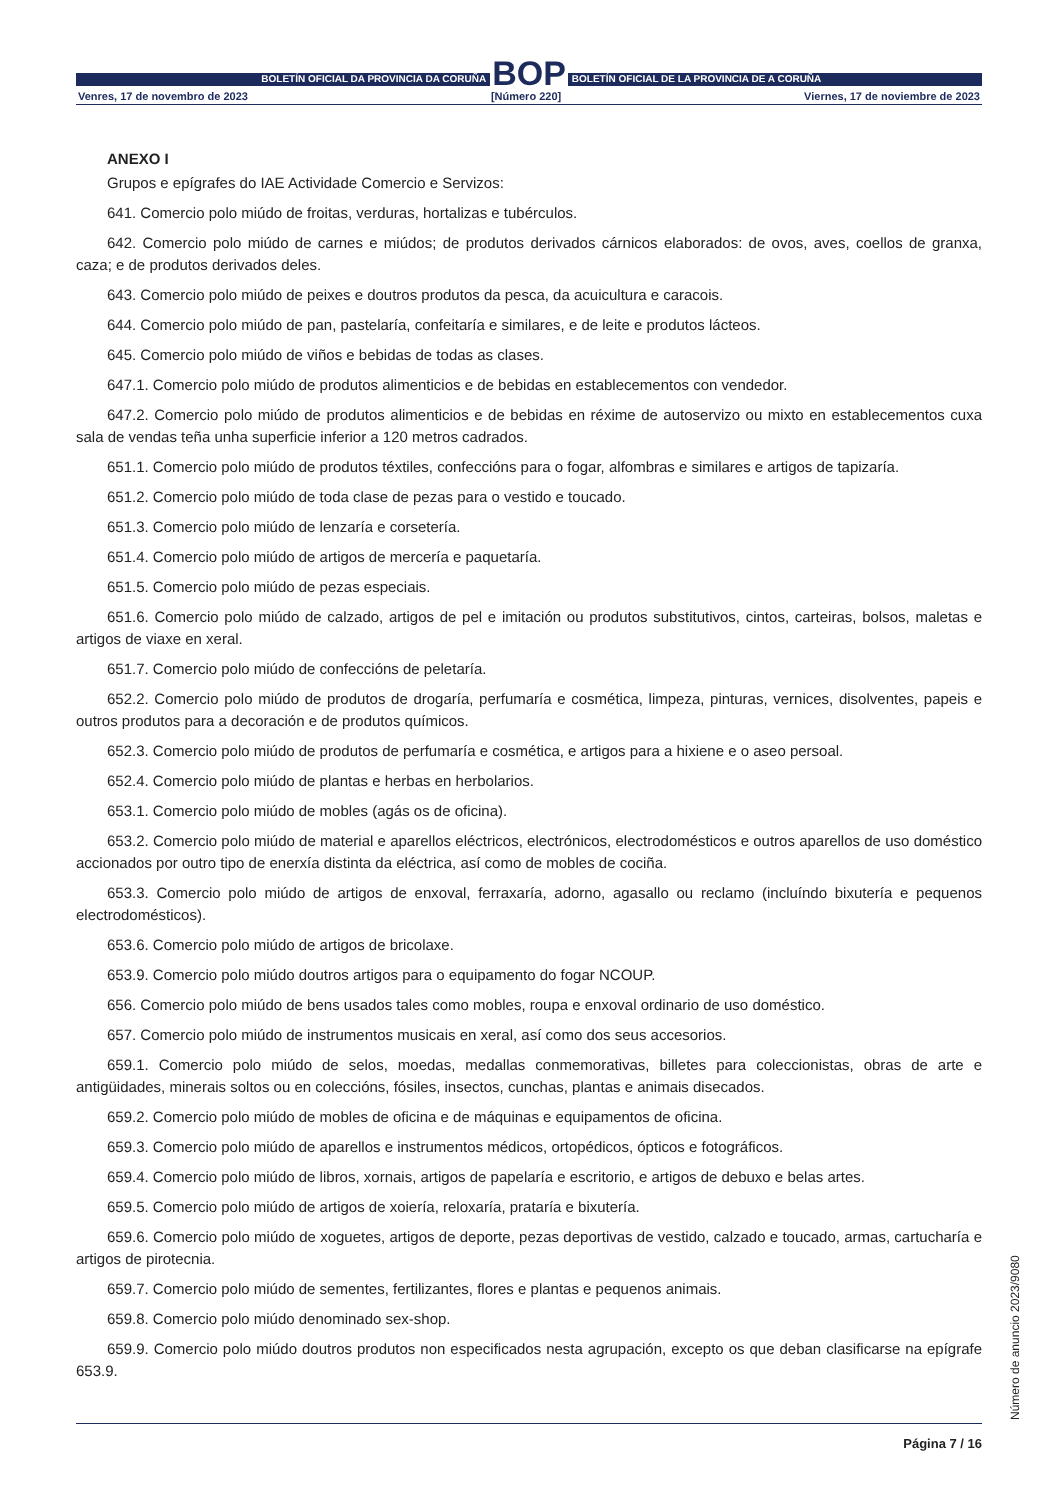BOLETÍN OFICIAL DA PROVINCIA DA CORUÑA
BOP
BOLETÍN OFICIAL DE LA PROVINCIA DE A CORUÑA
Venres, 17 de novembro de 2023 [Número 220] Viernes, 17 de noviembre de 2023
ANEXO I
Grupos e epígrafes do IAE Actividade Comercio e Servizos:
641. Comercio polo miúdo de froitas, verduras, hortalizas e tubérculos.
642. Comercio polo miúdo de carnes e miúdos; de produtos derivados cárnicos elaborados: de ovos, aves, coellos de granxa, caza; e de produtos derivados deles.
643. Comercio polo miúdo de peixes e doutros produtos da pesca, da acuicultura e caracois.
644. Comercio polo miúdo de pan, pastelaría, confeitaría e similares, e de leite e produtos lácteos.
645. Comercio polo miúdo de viños e bebidas de todas as clases.
647.1. Comercio polo miúdo de produtos alimenticios e de bebidas en establecementos con vendedor.
647.2. Comercio polo miúdo de produtos alimenticios e de bebidas en réxime de autoservizo ou mixto en establecementos cuxa sala de vendas teña unha superficie inferior a 120 metros cadrados.
651.1. Comercio polo miúdo de produtos téxtiles, confeccións para o fogar, alfombras e similares e artigos de tapizaría.
651.2. Comercio polo miúdo de toda clase de pezas para o vestido e toucado.
651.3. Comercio polo miúdo de lenzaría e corsetería.
651.4. Comercio polo miúdo de artigos de mercería e paquetaría.
651.5. Comercio polo miúdo de pezas especiais.
651.6. Comercio polo miúdo de calzado, artigos de pel e imitación ou produtos substitutivos, cintos, carteiras, bolsos, maletas e artigos de viaxe en xeral.
651.7. Comercio polo miúdo de confeccións de peletaría.
652.2. Comercio polo miúdo de produtos de drogaría, perfumaría e cosmética, limpeza, pinturas, vernices, disolventes, papeis e outros produtos para a decoración e de produtos químicos.
652.3. Comercio polo miúdo de produtos de perfumaría e cosmética, e artigos para a hixiene e o aseo persoal.
652.4. Comercio polo miúdo de plantas e herbas en herbolarios.
653.1. Comercio polo miúdo de mobles (agás os de oficina).
653.2. Comercio polo miúdo de material e aparellos eléctricos, electrónicos, electrodomésticos e outros aparellos de uso doméstico accionados por outro tipo de enerxía distinta da eléctrica, así como de mobles de cociña.
653.3. Comercio polo miúdo de artigos de enxoval, ferraxaría, adorno, agasallo ou reclamo (incluíndo bixutería e pequenos electrodomésticos).
653.6. Comercio polo miúdo de artigos de bricolaxe.
653.9. Comercio polo miúdo doutros artigos para o equipamento do fogar NCOUP.
656. Comercio polo miúdo de bens usados tales como mobles, roupa e enxoval ordinario de uso doméstico.
657. Comercio polo miúdo de instrumentos musicais en xeral, así como dos seus accesorios.
659.1. Comercio polo miúdo de selos, moedas, medallas conmemorativas, billetes para coleccionistas, obras de arte e antigüidades, minerais soltos ou en coleccións, fósiles, insectos, cunchas, plantas e animais disecados.
659.2. Comercio polo miúdo de mobles de oficina e de máquinas e equipamentos de oficina.
659.3. Comercio polo miúdo de aparellos e instrumentos médicos, ortopédicos, ópticos e fotográficos.
659.4. Comercio polo miúdo de libros, xornais, artigos de papelaría e escritorio, e artigos de debuxo e belas artes.
659.5. Comercio polo miúdo de artigos de xoiería, reloxaría, prataría e bixutería.
659.6. Comercio polo miúdo de xoguetes, artigos de deporte, pezas deportivas de vestido, calzado e toucado, armas, cartucharía e artigos de pirotecnia.
659.7. Comercio polo miúdo de sementes, fertilizantes, flores e plantas e pequenos animais.
659.8. Comercio polo miúdo denominado sex-shop.
659.9. Comercio polo miúdo doutros produtos non especificados nesta agrupación, excepto os que deban clasificarse na epígrafe 653.9.
Número de anuncio 2023/9080
Página 7 / 16